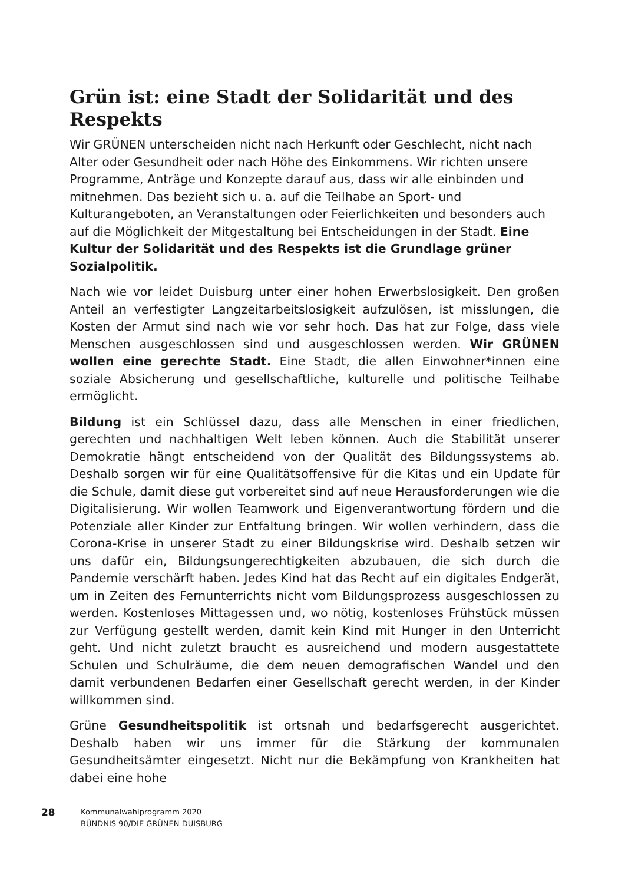Grün ist: eine Stadt der Solidarität und des Respekts
Wir GRÜNEN unterscheiden nicht nach Herkunft oder Geschlecht, nicht nach Alter oder Gesundheit oder nach Höhe des Einkommens. Wir richten unsere Programme, Anträge und Konzepte darauf aus, dass wir alle einbinden und mitnehmen. Das bezieht sich u. a. auf die Teilhabe an Sport- und Kulturangeboten, an Veranstaltungen oder Feierlichkeiten und besonders auch auf die Möglichkeit der Mitgestaltung bei Entscheidungen in der Stadt. Eine Kultur der Solidarität und des Respekts ist die Grundlage grüner Sozialpolitik.
Nach wie vor leidet Duisburg unter einer hohen Erwerbslosigkeit. Den großen Anteil an verfestigter Langzeitarbeitslosigkeit aufzulösen, ist misslungen, die Kosten der Armut sind nach wie vor sehr hoch. Das hat zur Folge, dass viele Menschen ausgeschlossen sind und ausgeschlossen werden. Wir GRÜNEN wollen eine gerechte Stadt. Eine Stadt, die allen Einwohner*innen eine soziale Absicherung und gesellschaftliche, kulturelle und politische Teilhabe ermög­licht.
Bildung ist ein Schlüssel dazu, dass alle Menschen in einer friedlichen, gerechten und nachhaltigen Welt leben können. Auch die Stabilität unserer Demokratie hängt entscheidend von der Qualität des Bildungssystems ab. Deshalb sorgen wir für eine Qualitätsoffensive für die Kitas und ein Update für die Schule, damit diese gut vorbereitet sind auf neue Herausforderungen wie die Digitalisierung. Wir wollen Teamwork und Eigenverantwortung fördern und die Potenziale aller Kinder zur Entfaltung bringen. Wir wollen verhindern, dass die Corona-Krise in unserer Stadt zu einer Bildungskrise wird. Deshalb setzen wir uns dafür ein, Bildungsungerechtigkeiten abzubauen, die sich durch die Pandemie verschärft haben. Jedes Kind hat das Recht auf ein digitales Endgerät, um in Zeiten des Fernunterrichts nicht vom Bildungsprozess ausgeschlossen zu werden. Kosten­loses Mittagessen und, wo nötig, kostenloses Frühstück müssen zur Verfügung gestellt werden, damit kein Kind mit Hunger in den Unterricht geht. Und nicht zuletzt braucht es ausreichend und modern ausgestattete Schulen und Schul­räume, die dem neuen demografischen Wandel und den damit verbundenen Bedarfen einer Gesellschaft gerecht werden, in der Kinder willkommen sind.
Grüne Gesundheitspolitik ist ortsnah und bedarfsgerecht ausgerichtet. Deshalb haben wir uns immer für die Stärkung der kommunalen Gesundheitsämter eingesetzt. Nicht nur die Bekämpfung von Krankheiten hat dabei eine hohe
28
Kommunalwahlprogramm 2020
BÜNDNIS 90/DIE GRÜNEN DUISBURG